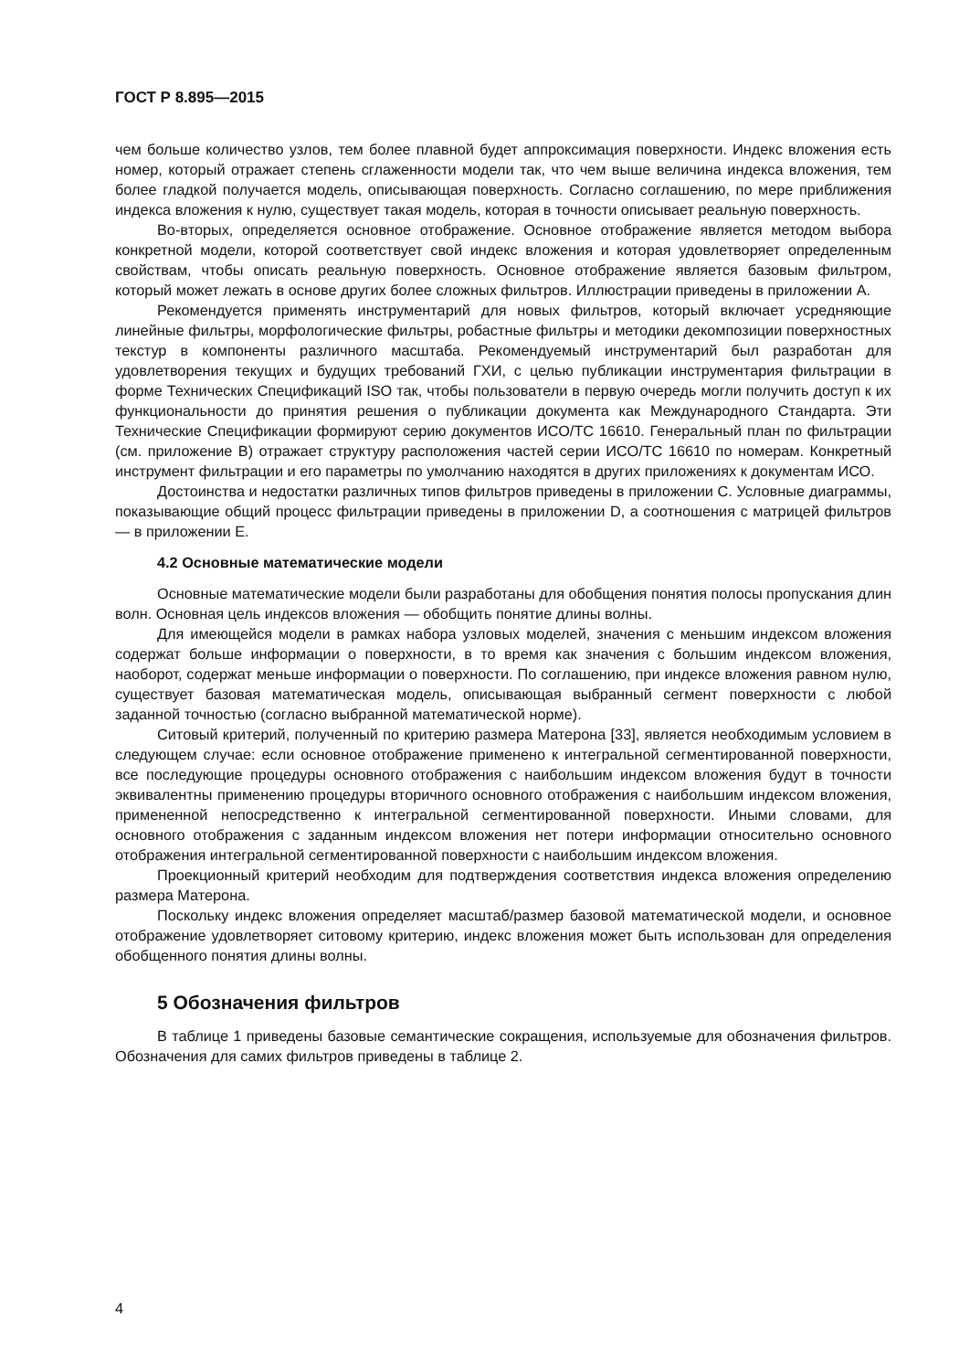ГОСТ Р 8.895—2015
чем больше количество узлов, тем более плавной будет аппроксимация поверхности. Индекс вложения есть номер, который отражает степень сглаженности модели так, что чем выше величина индекса вложения, тем более гладкой получается модель, описывающая поверхность. Согласно соглашению, по мере приближения индекса вложения к нулю, существует такая модель, которая в точности описывает реальную поверхность.
Во-вторых, определяется основное отображение. Основное отображение является методом выбора конкретной модели, которой соответствует свой индекс вложения и которая удовлетворяет определенным свойствам, чтобы описать реальную поверхность. Основное отображение является базовым фильтром, который может лежать в основе других более сложных фильтров. Иллюстрации приведены в приложении А.
Рекомендуется применять инструментарий для новых фильтров, который включает усредняющие линейные фильтры, морфологические фильтры, робастные фильтры и методики декомпозиции поверхностных текстур в компоненты различного масштаба. Рекомендуемый инструментарий был разработан для удовлетворения текущих и будущих требований ГХИ, с целью публикации инструментария фильтрации в форме Технических Спецификаций ISO так, чтобы пользователи в первую очередь могли получить доступ к их функциональности до принятия решения о публикации документа как Международного Стандарта. Эти Технические Спецификации формируют серию документов ИСО/ТС 16610. Генеральный план по фильтрации (см. приложение В) отражает структуру расположения частей серии ИСО/ТС 16610 по номерам. Конкретный инструмент фильтрации и его параметры по умолчанию находятся в других приложениях к документам ИСО.
Достоинства и недостатки различных типов фильтров приведены в приложении С. Условные диаграммы, показывающие общий процесс фильтрации приведены в приложении D, а соотношения с матрицей фильтров — в приложении Е.
4.2 Основные математические модели
Основные математические модели были разработаны для обобщения понятия полосы пропускания длин волн. Основная цель индексов вложения — обобщить понятие длины волны.
Для имеющейся модели в рамках набора узловых моделей, значения с меньшим индексом вложения содержат больше информации о поверхности, в то время как значения с большим индексом вложения, наоборот, содержат меньше информации о поверхности. По соглашению, при индексе вложения равном нулю, существует базовая математическая модель, описывающая выбранный сегмент поверхности с любой заданной точностью (согласно выбранной математической норме).
Ситовый критерий, полученный по критерию размера Матерона [33], является необходимым условием в следующем случае: если основное отображение применено к интегральной сегментированной поверхности, все последующие процедуры основного отображения с наибольшим индексом вложения будут в точности эквивалентны применению процедуры вторичного основного отображения с наибольшим индексом вложения, примененной непосредственно к интегральной сегментированной поверхности. Иными словами, для основного отображения с заданным индексом вложения нет потери информации относительно основного отображения интегральной сегментированной поверхности с наибольшим индексом вложения.
Проекционный критерий необходим для подтверждения соответствия индекса вложения определению размера Матерона.
Поскольку индекс вложения определяет масштаб/размер базовой математической модели, и основное отображение удовлетворяет ситовому критерию, индекс вложения может быть использован для определения обобщенного понятия длины волны.
5 Обозначения фильтров
В таблице 1 приведены базовые семантические сокращения, используемые для обозначения фильтров. Обозначения для самих фильтров приведены в таблице 2.
4